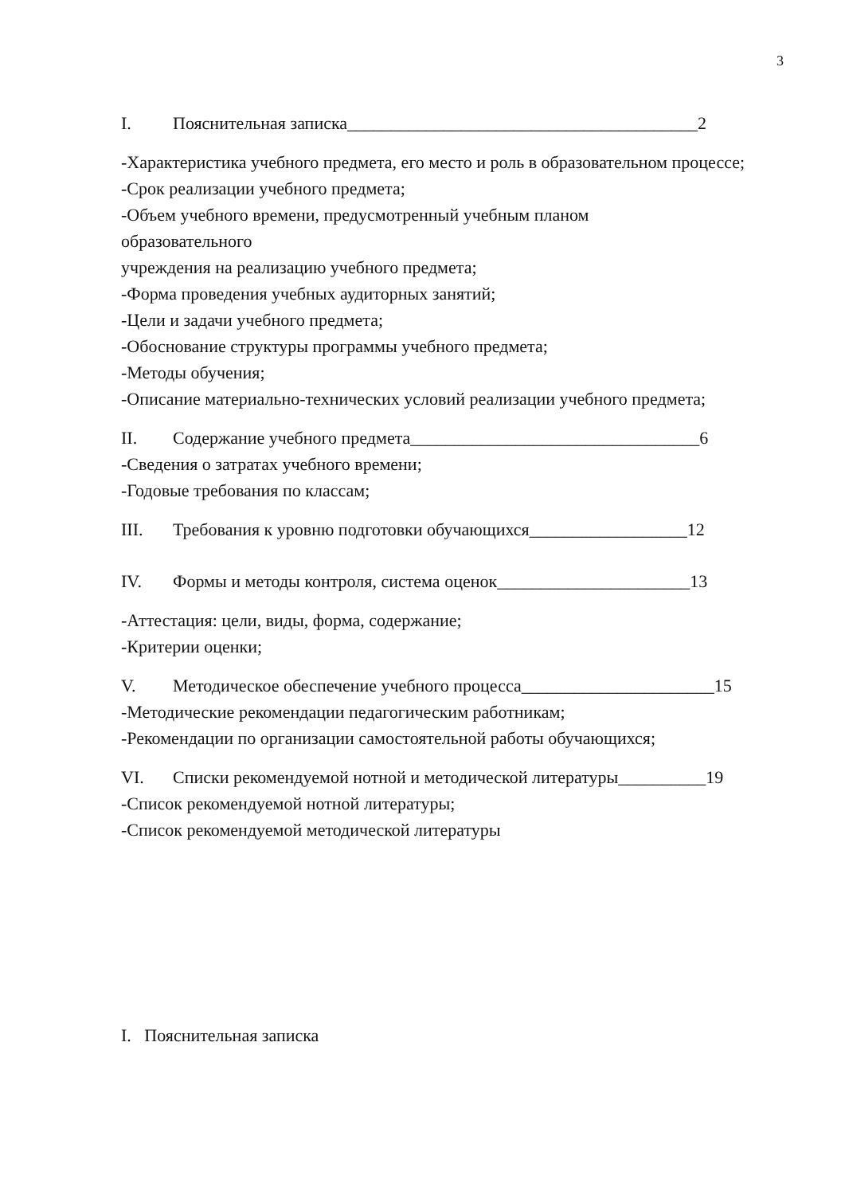3
I. Пояснительная записка________________________________________2
-Характеристика учебного предмета, его место и роль в образовательном процессе;
-Срок реализации учебного предмета;
-Объем учебного времени, предусмотренный учебным планом
образовательного
учреждения на реализацию учебного предмета;
-Форма проведения учебных аудиторных занятий;
-Цели и задачи учебного предмета;
-Обоснование структуры программы учебного предмета;
-Методы обучения;
-Описание материально-технических условий реализации учебного предмета;
II. Содержание учебного предмета_________________________________6
-Сведения о затратах учебного времени;
-Годовые требования по классам;
III. Требования к уровню подготовки обучающихся__________________12
IV. Формы и методы контроля, система оценок______________________13
-Аттестация: цели, виды, форма, содержание;
-Критерии оценки;
V. Методическое обеспечение учебного процесса______________________15
-Методические рекомендации педагогическим работникам;
-Рекомендации по организации самостоятельной работы обучающихся;
VI. Списки рекомендуемой нотной и методической литературы__________19
-Список рекомендуемой нотной литературы;
-Список рекомендуемой методической литературы
I. Пояснительная записка